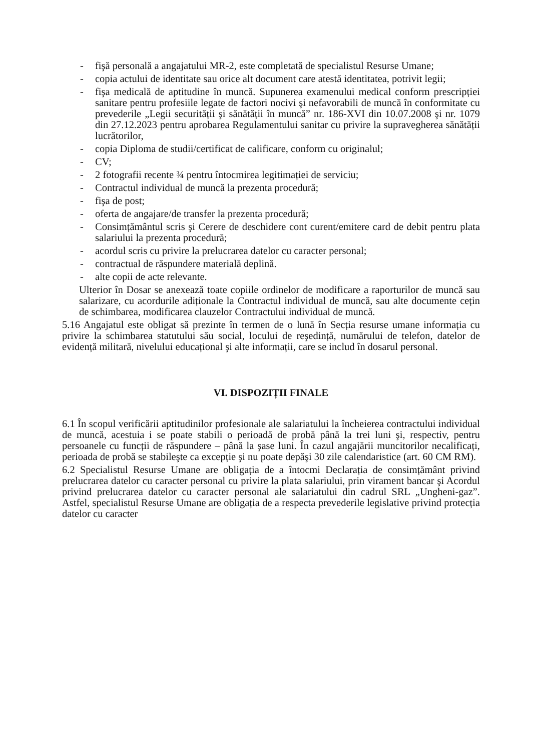- fişă personală a angajatului MR-2, este completată de specialistul Resurse Umane;
- copia actului de identitate sau orice alt document care atestă identitatea, potrivit legii;
- fişa medicală de aptitudine în muncă. Supunerea examenului medical conform prescripției sanitare pentru profesiile legate de factori nocivi şi nefavorabili de muncă în conformitate cu prevederile „Legii securității şi sănătății în muncă” nr. 186-XVI din 10.07.2008 şi nr. 1079 din 27.12.2023 pentru aprobarea Regulamentului sanitar cu privire la supravegherea sănătății lucrătorilor,
- copia Diploma de studii/certificat de calificare, conform cu originalul;
- CV;
- 2 fotografii recente ¾ pentru întocmirea legitimației de serviciu;
- Contractul individual de muncă la prezenta procedură;
- fişa de post;
- oferta de angajare/de transfer la prezenta procedură;
- Consimțământul scris şi Cerere de deschidere cont curent/emitere card de debit pentru plata salariului la prezenta procedură;
- acordul scris cu privire la prelucrarea datelor cu caracter personal;
- contractual de răspundere materială deplină.
- alte copii de acte relevante.
Ulterior în Dosar se anexează toate copiile ordinelor de modificare a raporturilor de muncă sau salarizare, cu acordurile adiționale la Contractul individual de muncă, sau alte documente cețin de schimbarea, modificarea clauzelor Contractului individual de muncă.
5.16 Angajatul este obligat să prezinte în termen de o lună în Secția resurse umane informația cu privire la schimbarea statutului său social, locului de reşedință, numărului de telefon, datelor de evidență militară, nivelului educațional şi alte informații, care se includ în dosarul personal.
VI. DISPOZIȚII FINALE
6.1 În scopul verificării aptitudinilor profesionale ale salariatului la încheierea contractului individual de muncă, acestuia i se poate stabili o perioadă de probă până la trei luni şi, respectiv, pentru persoanele cu funcții de răspundere – până la şase luni. În cazul angajării muncitorilor necalificați, perioada de probă se stabileşte ca excepție şi nu poate depăşi 30 zile calendaristice (art. 60 CM RM).
6.2 Specialistul Resurse Umane are obligația de a întocmi Declarația de consimțământ privind prelucrarea datelor cu caracter personal cu privire la plata salariului, prin virament bancar şi Acordul privind prelucrarea datelor cu caracter personal ale salariatului din cadrul SRL „Ungheni-gaz”. Astfel, specialistul Resurse Umane are obligația de a respecta prevederile legislative privind protecția datelor cu caracter